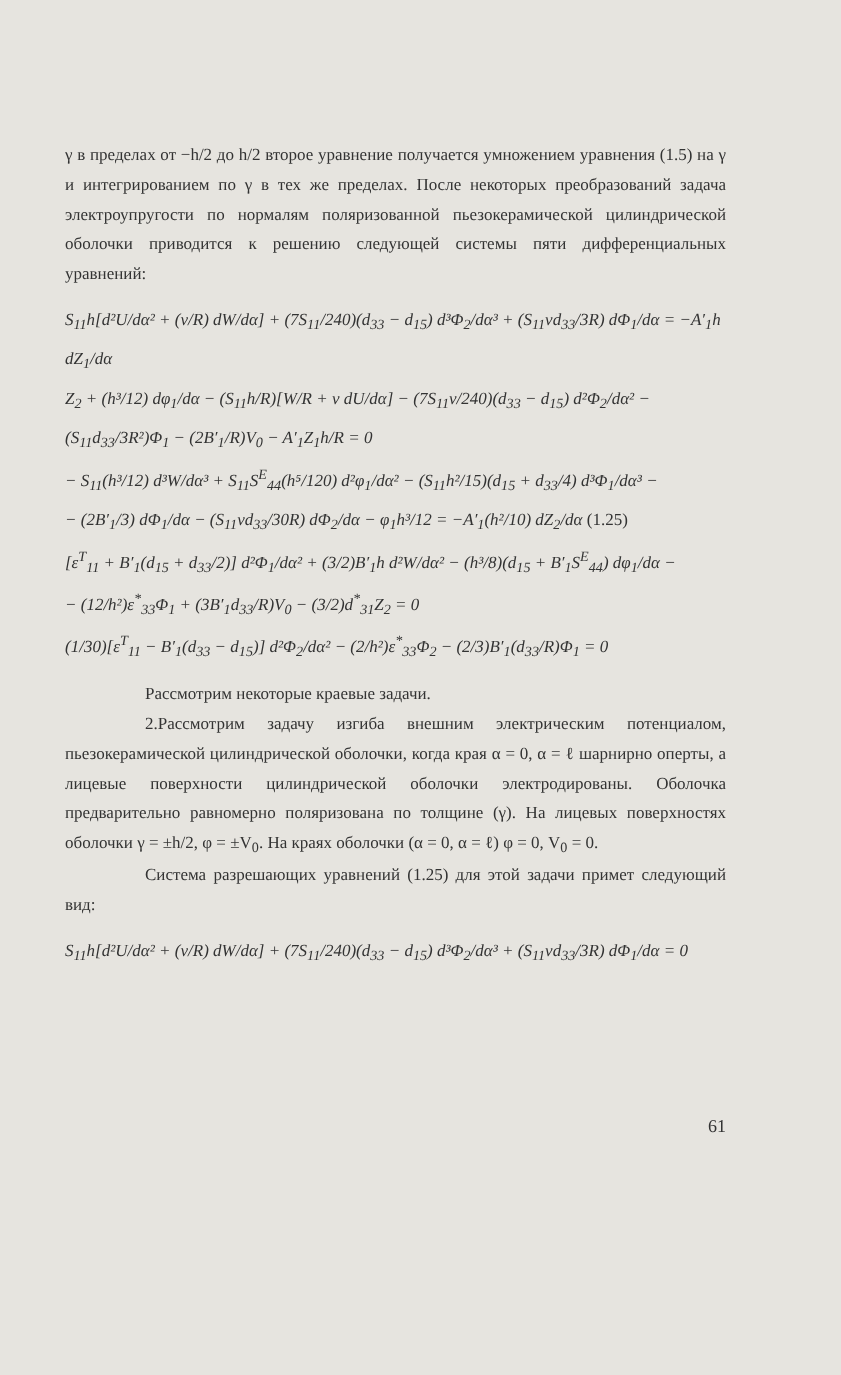γ в пределах от −h/2 до h/2 второе уравнение получается умножением уравнения (1.5) на γ и интегрированием по γ в тех же пределах. После некоторых преобразований задача электроупругости по нормалям поляризованной пьезокерамической цилиндрической оболочки приводится к решению следующей системы пяти дифференциальных уравнений:
S<sub>11</sub>h[d²U/dα² + (ν/R) dW/dα] + (7S<sub>11</sub>/240)(d<sub>33</sub> − d<sub>15</sub>) d³Φ<sub>2</sub>/dα³ + (S<sub>11</sub>νd<sub>33</sub>/3R) dΦ<sub>1</sub>/dα = −A′<sub>1</sub>h dZ<sub>1</sub>/dα
Z<sub>2</sub> + (h³/12) dφ<sub>1</sub>/dα − (S<sub>11</sub>h/R)[W/R + ν dU/dα] − (7S<sub>11</sub>ν/240)(d<sub>33</sub> − d<sub>15</sub>) d²Φ<sub>2</sub>/dα² − (S<sub>11</sub>d<sub>33</sub>/3R²)Φ<sub>1</sub> − (2B′<sub>1</sub>/R)V<sub>0</sub> − A′<sub>1</sub>Z<sub>1</sub>h/R = 0
− S<sub>11</sub>(h³/12) d³W/dα³ + S<sub>11</sub>S<sup>E</sup><sub>44</sub>(h⁵/120) d²φ<sub>1</sub>/dα² − (S<sub>11</sub>h²/15)(d<sub>15</sub> + d<sub>33</sub>/4) d³Φ<sub>1</sub>/dα³ −
− (2B′<sub>1</sub>/3) dΦ<sub>1</sub>/dα − (S<sub>11</sub>νd<sub>33</sub>/30R) dΦ<sub>2</sub>/dα − φ<sub>1</sub>h³/12 = −A′<sub>1</sub>(h²/10) dZ<sub>2</sub>/dα (1.25)
[ε<sup>T</sup><sub>11</sub> + B′<sub>1</sub>(d<sub>15</sub> + d<sub>33</sub>/2)] d²Φ<sub>1</sub>/dα² + (3/2)B′<sub>1</sub>h d²W/dα² − (h³/8)(d<sub>15</sub> + B′<sub>1</sub>S<sup>E</sup><sub>44</sub>) dφ<sub>1</sub>/dα −
− (12/h²)ε<sup>*</sup><sub>33</sub>Φ<sub>1</sub> + (3B′<sub>1</sub>d<sub>33</sub>/R)V<sub>0</sub> − (3/2)d<sup>*</sup><sub>31</sub>Z<sub>2</sub> = 0
(1/30)[ε<sup>T</sup><sub>11</sub> − B′<sub>1</sub>(d<sub>33</sub> − d<sub>15</sub>)] d²Φ<sub>2</sub>/dα² − (2/h²)ε<sup>*</sup><sub>33</sub>Φ<sub>2</sub> − (2/3)B′<sub>1</sub>(d<sub>33</sub>/R)Φ<sub>1</sub> = 0
Рассмотрим некоторые краевые задачи.
2.Рассмотрим задачу изгиба внешним электрическим потенциалом, пьезокерамической цилиндрической оболочки, когда края α = 0, α = ℓ шарнирно оперты, а лицевые поверхности цилиндрической оболочки электродированы. Оболочка предварительно равномерно поляризована по толщине (γ). На лицевых поверхностях оболочки γ = ±h/2, φ = ±V<sub>0</sub>. На краях оболочки (α = 0, α = ℓ) φ = 0, V<sub>0</sub> = 0.
Система разрешающих уравнений (1.25) для этой задачи примет следующий вид:
S<sub>11</sub>h[d²U/dα² + (ν/R) dW/dα] + (7S<sub>11</sub>/240)(d<sub>33</sub> − d<sub>15</sub>) d³Φ<sub>2</sub>/dα³ + (S<sub>11</sub>νd<sub>33</sub>/3R) dΦ<sub>1</sub>/dα = 0
61